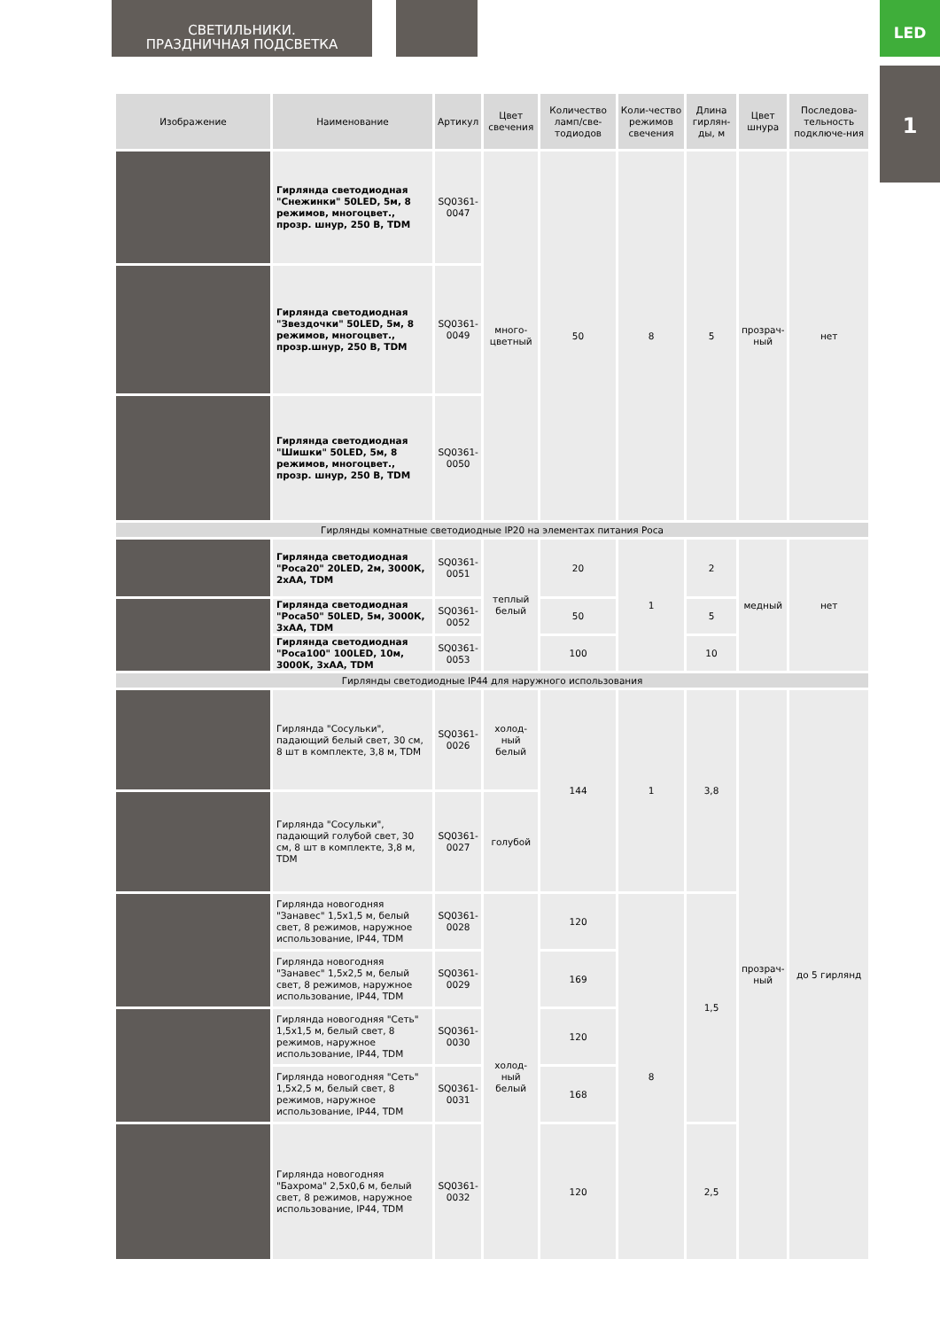СВЕТИЛЬНИКИ.
ПРАЗДНИЧНАЯ ПОДСВЕТКА
LED
1
| Изображение | Наименование | Артикул | Цвет свечения | Количество ламп/све-тодиодов | Коли-чество режимов свечения | Длина гирлян-ды, м | Цвет шнура | Последова-тельность подключе-ния |
| --- | --- | --- | --- | --- | --- | --- | --- | --- |
| | Гирлянда светодиодная "Снежинки" 50LED, 5м, 8 режимов, многоцвет., прозр. шнур, 250 В, TDM | SQ0361-0047 | много-цветный | 50 | 8 | 5 | прозрач-ный | нет |
| | Гирлянда светодиодная "Звездочки" 50LED, 5м, 8 режимов, многоцвет., прозр.шнур, 250 В, TDM | SQ0361-0049 | | | | | | |
| | Гирлянда светодиодная "Шишки" 50LED, 5м, 8 режимов, многоцвет., прозр. шнур, 250 В, TDM | SQ0361-0050 | | | | | | |
| Гирлянды комнатные светодиодные IP20 на элементах питания Роса | | | | | | | | |
| | Гирлянда светодиодная "Роса20" 20LED, 2м, 3000К, 2хАА, TDM | SQ0361-0051 | теплый белый | 20 | 1 | 2 | медный | нет |
| | Гирлянда светодиодная "Роса50" 50LED, 5м, 3000К, 3хАА, TDM | SQ0361-0052 | | 50 | | 5 | | |
| | Гирлянда светодиодная "Роса100" 100LED, 10м, 3000К, 3хАА, TDM | SQ0361-0053 | | 100 | | 10 | | |
| Гирлянды светодиодные IP44 для наружного использования | | | | | | | | |
| | Гирлянда "Сосульки", падающий белый свет, 30 см, 8 шт в комплекте, 3,8 м, TDM | SQ0361-0026 | холод-ный белый | 144 | 1 | 3,8 | прозрач-ный | до 5 гирлянд |
| | Гирлянда "Сосульки", падающий голубой свет, 30 см, 8 шт в комплекте, 3,8 м, TDM | SQ0361-0027 | голубой | | | | | |
| | Гирлянда новогодняя "Занавес" 1,5х1,5 м, белый свет, 8 режимов, наружное использование, IP44, TDM | SQ0361-0028 | холод-ный белый | 120 | 8 | 1,5 | | |
| | Гирлянда новогодняя "Занавес" 1,5х2,5 м, белый свет, 8 режимов, наружное использование, IP44, TDM | SQ0361-0029 | | 169 | | | | |
| | Гирлянда новогодняя "Сеть" 1,5х1,5 м, белый свет, 8 режимов, наружное использование, IP44, TDM | SQ0361-0030 | | 120 | | | | |
| | Гирлянда новогодняя "Сеть" 1,5х2,5 м, белый свет, 8 режимов, наружное использование, IP44, TDM | SQ0361-0031 | | 168 | | | | |
| | Гирлянда новогодняя "Бахрома" 2,5х0,6 м, белый свет, 8 режимов, наружное использование, IP44, TDM | SQ0361-0032 | | 120 | | 2,5 | | |